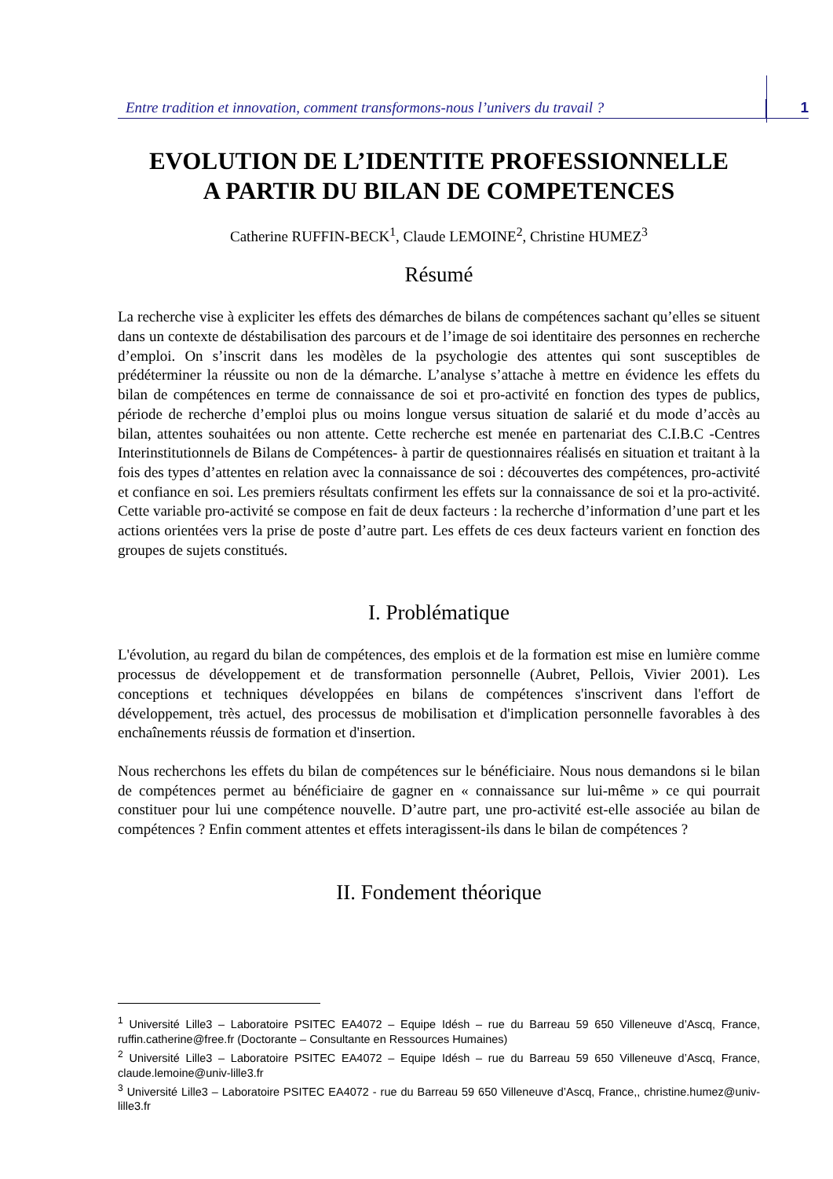Entre tradition et innovation, comment transformons-nous l’univers du travail ?
1
EVOLUTION DE L’IDENTITE PROFESSIONNELLE
A PARTIR DU BILAN DE COMPETENCES
Catherine RUFFIN-BECK<sup>1</sup>, Claude LEMOINE<sup>2</sup>, Christine HUMEZ<sup>3</sup>
Résumé
La recherche vise à expliciter les effets des démarches de bilans de compétences sachant qu’elles se situent dans un contexte de déstabilisation des parcours et de l’image de soi identitaire des personnes en recherche d’emploi. On s’inscrit dans les modèles de la psychologie des attentes qui sont susceptibles de prédéterminer la réussite ou non de la démarche. L’analyse s’attache à mettre en évidence les effets du bilan de compétences en terme de connaissance de soi et pro-activité en fonction des types de publics, période de recherche d’emploi plus ou moins longue versus situation de salarié et du mode d’accès au bilan, attentes souhaitées ou non attente. Cette recherche est menée en partenariat des C.I.B.C -Centres Interinstitutionnels de Bilans de Compétences- à partir de questionnaires réalisés en situation et traitant à la fois des types d’attentes en relation avec la connaissance de soi : découvertes des compétences, pro-activité et confiance en soi. Les premiers résultats confirment les effets sur la connaissance de soi et la pro-activité. Cette variable pro-activité se compose en fait de deux facteurs : la recherche d’information d’une part et les actions orientées vers la prise de poste d’autre part. Les effets de ces deux facteurs varient en fonction des groupes de sujets constitués.
I. Problématique
L'évolution, au regard du bilan de compétences, des emplois et de la formation est mise en lumière comme processus de développement et de transformation personnelle (Aubret, Pellois, Vivier 2001). Les conceptions et techniques développées en bilans de compétences s'inscrivent dans l'effort de développement, très actuel, des processus de mobilisation et d'implication personnelle favorables à des enchaînements réussis de formation et d'insertion.
Nous recherchons les effets du bilan de compétences sur le bénéficiaire. Nous nous demandons si le bilan de compétences permet au bénéficiaire de gagner en « connaissance sur lui-même » ce qui pourrait constituer pour lui une compétence nouvelle. D’autre part, une pro-activité est-elle associée au bilan de compétences ? Enfin comment attentes et effets interagissent-ils dans le bilan de compétences ?
II. Fondement théorique
<sup>1</sup> Université Lille3 – Laboratoire PSITEC EA4072 – Equipe Idésh – rue du Barreau 59 650 Villeneuve d’Ascq, France, ruffin.catherine@free.fr (Doctorante – Consultante en Ressources Humaines)
<sup>2</sup> Université Lille3 – Laboratoire PSITEC EA4072 – Equipe Idésh – rue du Barreau 59 650 Villeneuve d’Ascq, France, claude.lemoine@univ-lille3.fr
<sup>3</sup> Université Lille3 – Laboratoire PSITEC EA4072 - rue du Barreau 59 650 Villeneuve d’Ascq, France,, christine.humez@univ-lille3.fr